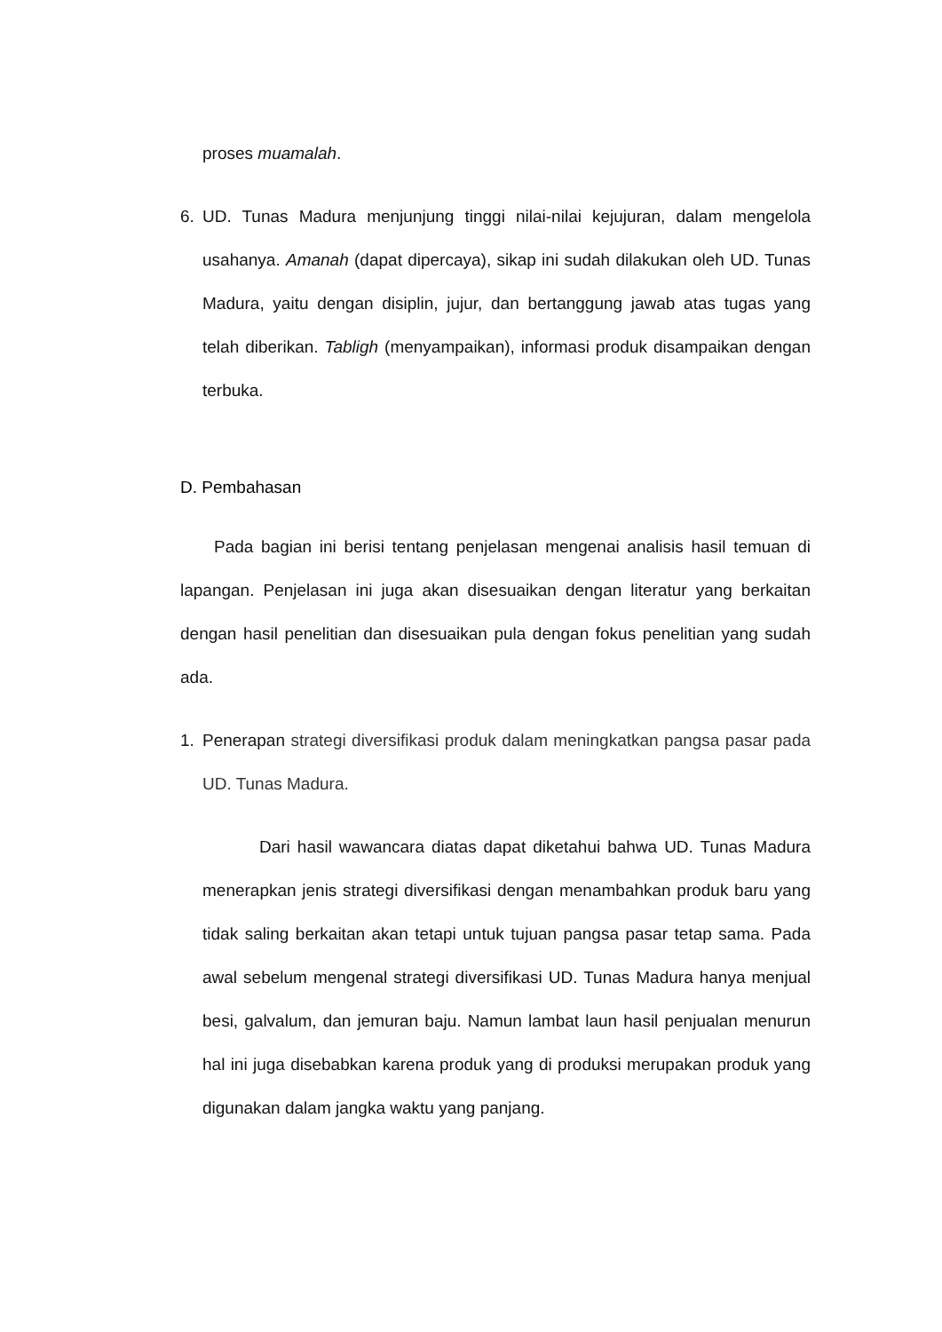proses muamalah.
6. UD. Tunas Madura menjunjung tinggi nilai-nilai kejujuran, dalam mengelola usahanya. Amanah (dapat dipercaya), sikap ini sudah dilakukan oleh UD. Tunas Madura, yaitu dengan disiplin, jujur, dan bertanggung jawab atas tugas yang telah diberikan. Tabligh (menyampaikan), informasi produk disampaikan dengan terbuka.
D. Pembahasan
Pada bagian ini berisi tentang penjelasan mengenai analisis hasil temuan di lapangan. Penjelasan ini juga akan disesuaikan dengan literatur yang berkaitan dengan hasil penelitian dan disesuaikan pula dengan fokus penelitian yang sudah ada.
1. Penerapan strategi diversifikasi produk dalam meningkatkan pangsa pasar pada UD. Tunas Madura.
Dari hasil wawancara diatas dapat diketahui bahwa UD. Tunas Madura menerapkan jenis strategi diversifikasi dengan menambahkan produk baru yang tidak saling berkaitan akan tetapi untuk tujuan pangsa pasar tetap sama. Pada awal sebelum mengenal strategi diversifikasi UD. Tunas Madura hanya menjual besi, galvalum, dan jemuran baju. Namun lambat laun hasil penjualan menurun hal ini juga disebabkan karena produk yang di produksi merupakan produk yang digunakan dalam jangka waktu yang panjang.